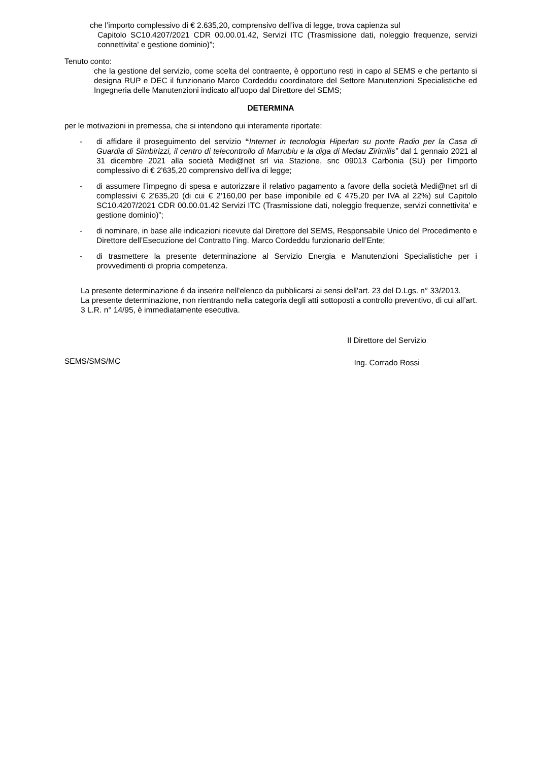che l’importo complessivo di € 2.635,20, comprensivo dell’iva di legge, trova capienza sul
Capitolo SC10.4207/2021 CDR 00.00.01.42, Servizi ITC (Trasmissione dati, noleggio frequenze, servizi connettivita' e gestione dominio)”;
Tenuto conto:
che la gestione del servizio, come scelta del contraente, è opportuno resti in capo al SEMS e che pertanto si designa RUP e DEC il funzionario Marco Cordeddu coordinatore del Settore Manutenzioni Specialistiche ed Ingegneria delle Manutenzioni indicato all'uopo dal Direttore del SEMS;
DETERMINA
per le motivazioni in premessa, che si intendono qui interamente riportate:
- di affidare il proseguimento del servizio “Internet in tecnologia Hiperlan su ponte Radio per la Casa di Guardia di Simbirizzi, il centro di telecontrollo di Marrubiu e la diga di Medau Zirimilis” dal 1 gennaio 2021 al 31 dicembre 2021 alla società Medi@net srl via Stazione, snc 09013 Carbonia (SU) per l’importo complessivo di € 2'635,20 comprensivo dell’iva di legge;
- di assumere l’impegno di spesa e autorizzare il relativo pagamento a favore della società Medi@net srl di complessivi € 2'635,20 (di cui € 2'160,00 per base imponibile ed € 475,20 per IVA al 22%) sul Capitolo SC10.4207/2021 CDR 00.00.01.42 Servizi ITC (Trasmissione dati, noleggio frequenze, servizi connettivita' e gestione dominio)”;
- di nominare, in base alle indicazioni ricevute dal Direttore del SEMS, Responsabile Unico del Procedimento e Direttore dell’Esecuzione del Contratto l’ing. Marco Cordeddu funzionario dell’Ente;
- di trasmettere la presente determinazione al Servizio Energia e Manutenzioni Specialistiche per i provvedimenti di propria competenza.
La presente determinazione é da inserire nell'elenco da pubblicarsi ai sensi dell'art. 23 del D.Lgs. n° 33/2013.
La presente determinazione, non rientrando nella categoria degli atti sottoposti a controllo preventivo, di cui all’art. 3 L.R. n° 14/95, è immediatamente esecutiva.
SEMS/SMS/MC
Il Direttore del Servizio
Ing. Corrado Rossi